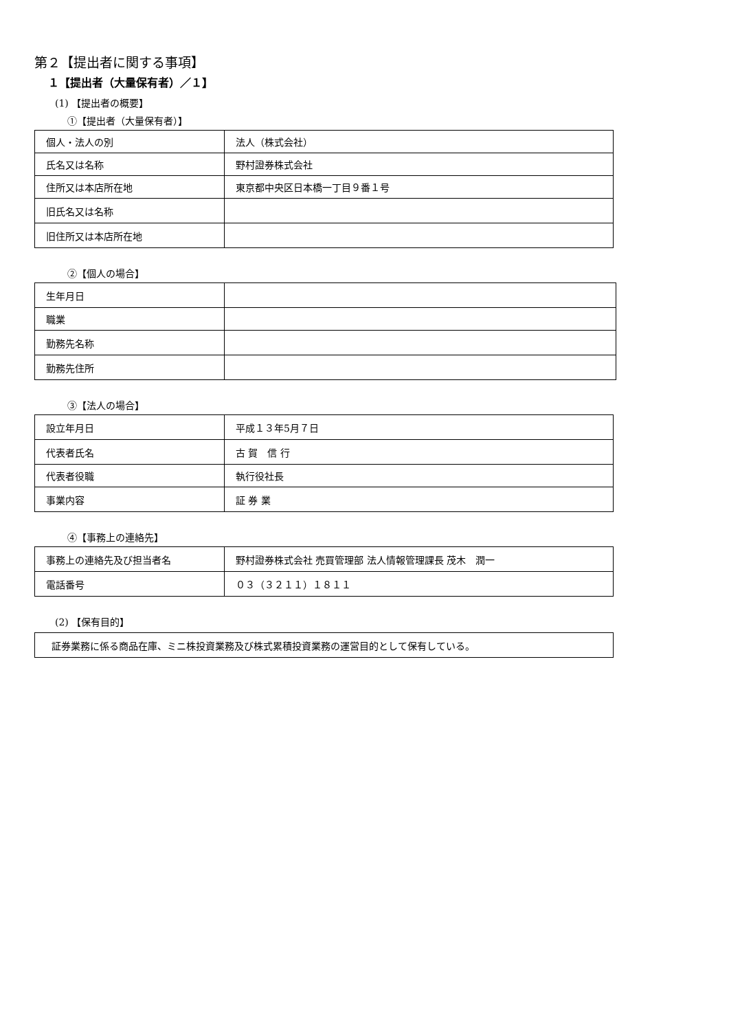第２【提出者に関する事項】
１【提出者（大量保有者）／１】
(1) 【提出者の概要】
①【提出者（大量保有者）】
| 個人・法人の別 | 法人（株式会社） |
| 氏名又は名称 | 野村證券株式会社 |
| 住所又は本店所在地 | 東京都中央区日本橋一丁目９番１号 |
| 旧氏名又は名称 | |
| 旧住所又は本店所在地 | |
②【個人の場合】
| 生年月日 | |
| 職業 | |
| 勤務先名称 | |
| 勤務先住所 | |
③【法人の場合】
| 設立年月日 | 平成１３年5月７日 |
| 代表者氏名 | 古 賀 信 行 |
| 代表者役職 | 執行役社長 |
| 事業内容 | 証 券 業 |
④【事務上の連絡先】
| 事務上の連絡先及び担当者名 | 野村證券株式会社 売買管理部 法人情報管理課長 茂木 潤一 |
| 電話番号 | ０３（３２１１）１８１１ |
(2) 【保有目的】
| 証券業務に係る商品在庫、ミニ株投資業務及び株式累積投資業務の運営目的として保有している。 |